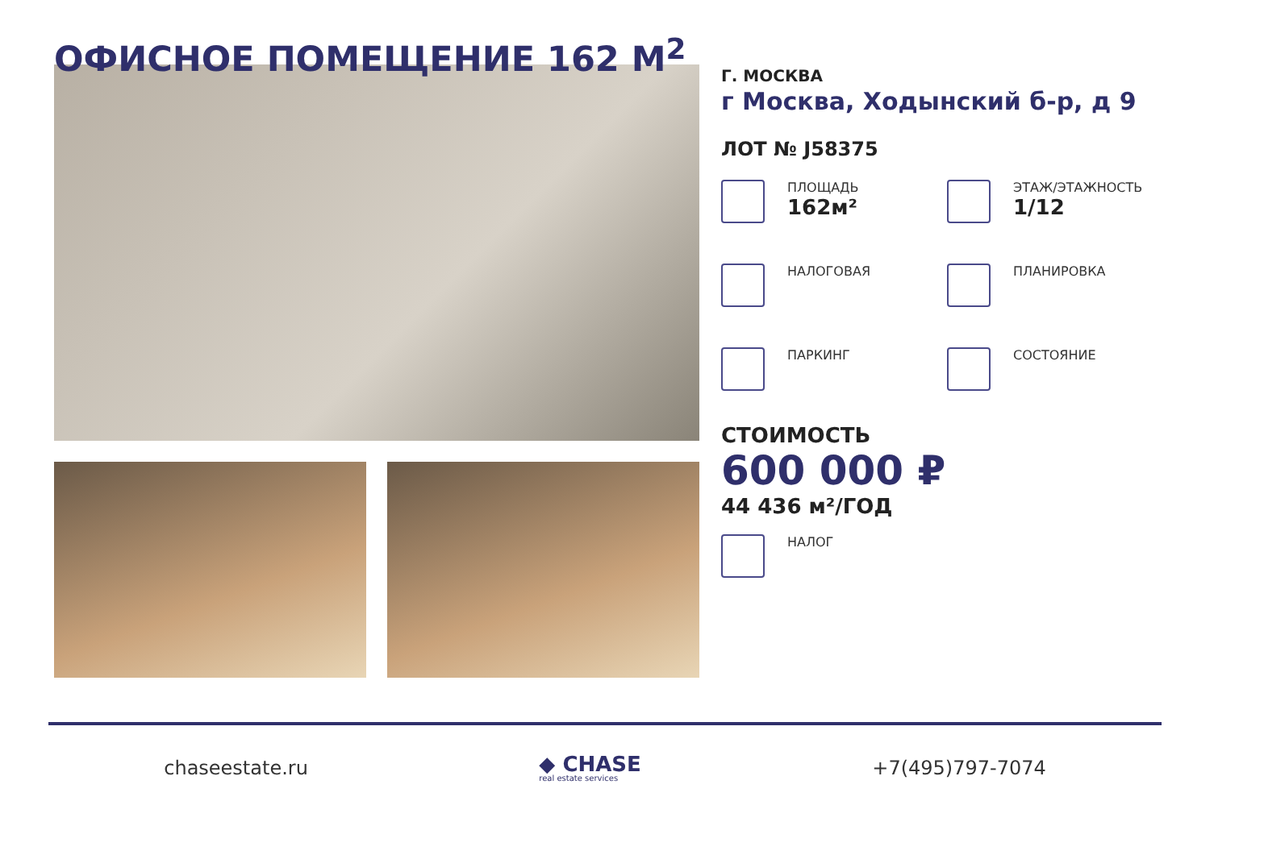ОФИСНОЕ ПОМЕЩЕНИЕ 162 М<sup>2</sup>
Г. МОСКВА
г Москва, Ходынский б-р, д 9
ЛОТ № J58375
ПЛОЩАДЬ
162м²
ЭТАЖ/ЭТАЖНОСТЬ
1/12
НАЛОГОВАЯ
ПЛАНИРОВКА
ПАРКИНГ
СОСТОЯНИЕ
СТОИМОСТЬ
600 000 ₽
44 436 м²/ГОД
НАЛОГ
chaseestate.ru
◆ CHASE
real estate services
+7(495)797-7074